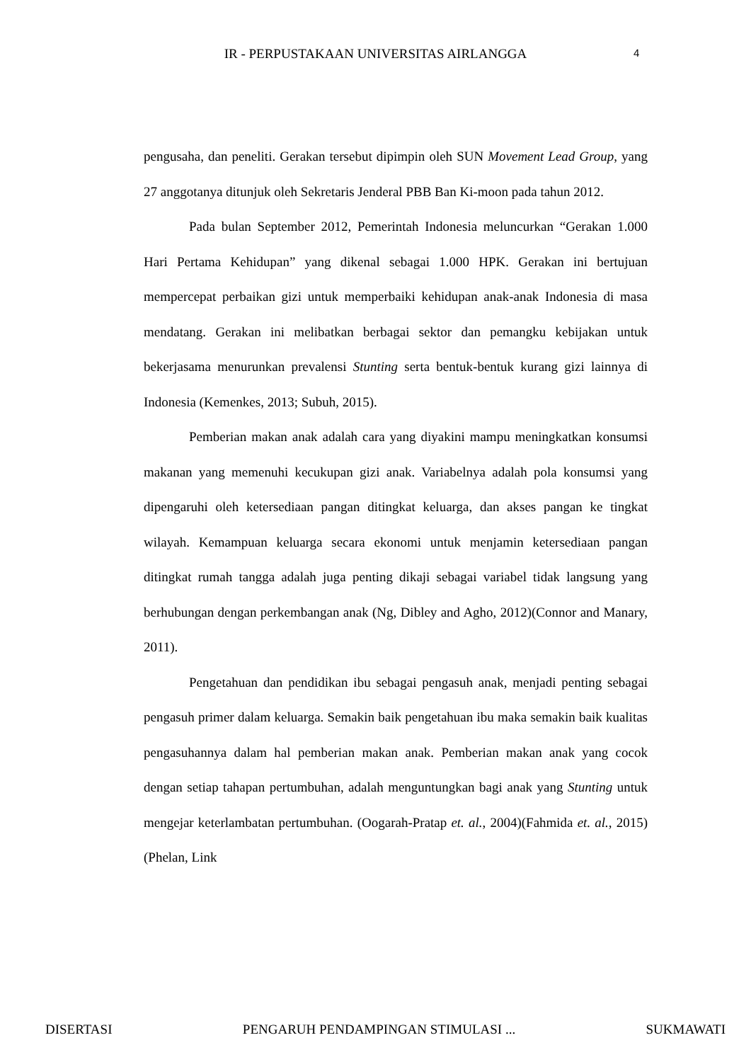IR - PERPUSTAKAAN UNIVERSITAS AIRLANGGA 4
pengusaha, dan peneliti. Gerakan tersebut dipimpin oleh SUN Movement Lead Group, yang 27 anggotanya ditunjuk oleh Sekretaris Jenderal PBB Ban Ki-moon pada tahun 2012.
Pada bulan September 2012, Pemerintah Indonesia meluncurkan “Gerakan 1.000 Hari Pertama Kehidupan” yang dikenal sebagai 1.000 HPK. Gerakan ini bertujuan mempercepat perbaikan gizi untuk memperbaiki kehidupan anak-anak Indonesia di masa mendatang. Gerakan ini melibatkan berbagai sektor dan pemangku kebijakan untuk bekerjasama menurunkan prevalensi Stunting serta bentuk-bentuk kurang gizi lainnya di Indonesia (Kemenkes, 2013; Subuh, 2015).
Pemberian makan anak adalah cara yang diyakini mampu meningkatkan konsumsi makanan yang memenuhi kecukupan gizi anak. Variabelnya adalah pola konsumsi yang dipengaruhi oleh ketersediaan pangan ditingkat keluarga, dan akses pangan ke tingkat wilayah. Kemampuan keluarga secara ekonomi untuk menjamin ketersediaan pangan ditingkat rumah tangga adalah juga penting dikaji sebagai variabel tidak langsung yang berhubungan dengan perkembangan anak (Ng, Dibley and Agho, 2012)(Connor and Manary, 2011).
Pengetahuan dan pendidikan ibu sebagai pengasuh anak, menjadi penting sebagai pengasuh primer dalam keluarga. Semakin baik pengetahuan ibu maka semakin baik kualitas pengasuhannya dalam hal pemberian makan anak. Pemberian makan anak yang cocok dengan setiap tahapan pertumbuhan, adalah menguntungkan bagi anak yang Stunting untuk mengejar keterlambatan pertumbuhan. (Oogarah-Pratap et. al., 2004)(Fahmida et. al., 2015)(Phelan, Link
DISERTASI PENGARUH PENDAMPINGAN STIMULASI ... SUKMAWATI